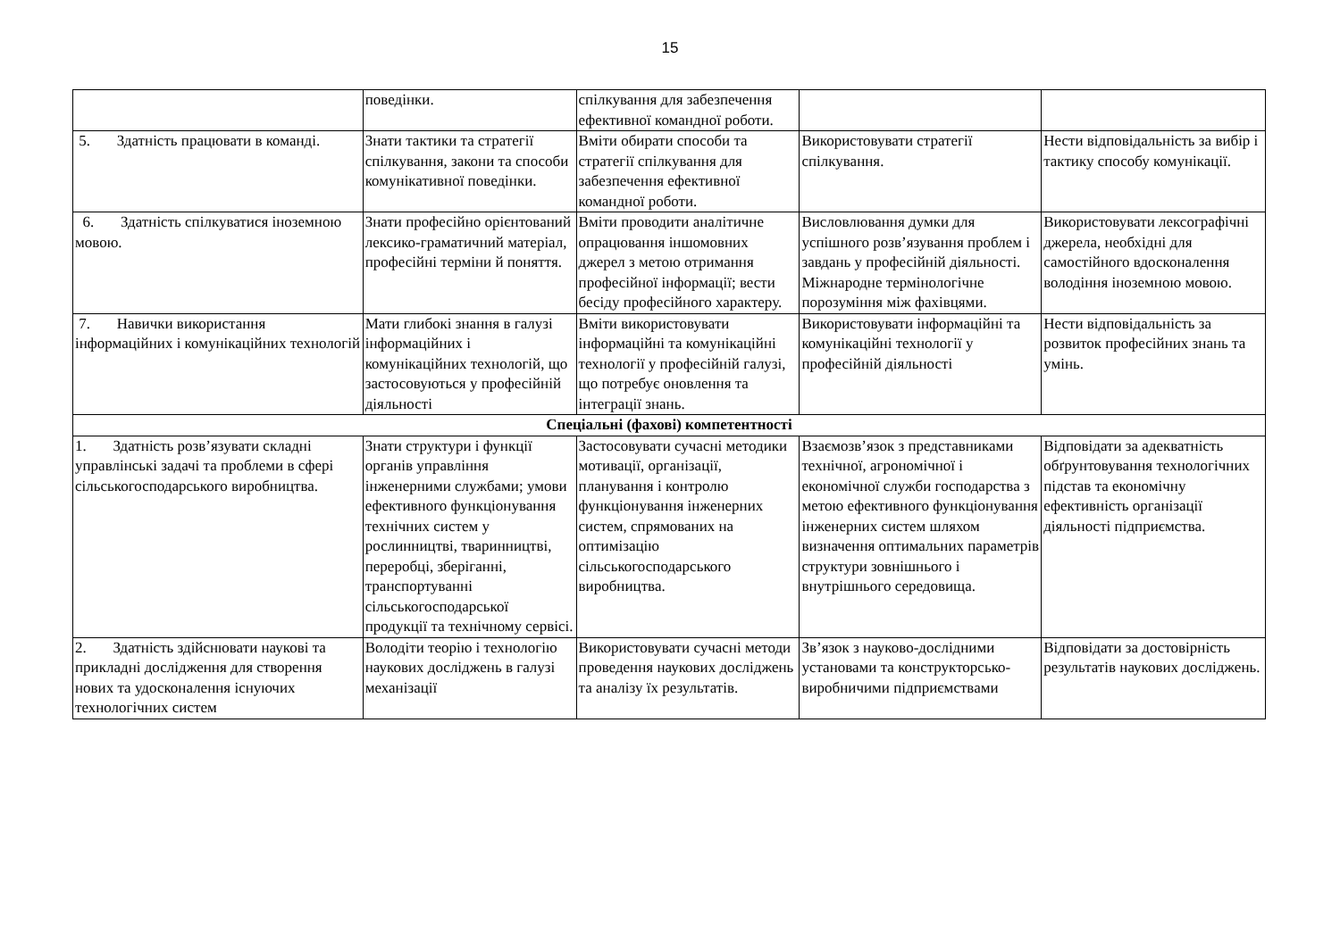15
| | поведінки. | спілкування для забезпечення ефективної командної роботи. | | |
| 5. Здатність працювати в команді. | Знати тактики та стратегії спілкування, закони та способи комунікативної поведінки. | Вміти обирати способи та стратегії спілкування для забезпечення ефективної командної роботи. | Використовувати стратегії спілкування. | Нести відповідальність за вибір і тактику способу комунікації. |
| 6. Здатність спілкуватися іноземною мовою. | Знати професійно орієнтований лексико-граматичний матеріал, професійні терміни й поняття. | Вміти проводити аналітичне опрацювання іншомовних джерел з метою отримання професійної інформації; вести бесіду професійного характеру. | Висловлювання думки для успішного розв’язування проблем і завдань у професійній діяльності. Міжнародне термінологічне порозуміння між фахівцями. | Використовувати лексографічні джерела, необхідні для самостійного вдосконалення володіння іноземною мовою. |
| 7. Навички використання інформаційних і комунікаційних технологій | Мати глибокі знання в галузі інформаційних і комунікаційних технологій, що застосовуються у професійній діяльності | Вміти використовувати інформаційні та комунікаційні технології у професійній галузі, що потребує оновлення та інтеграції знань. | Використовувати інформаційні та комунікаційні технології у професійній діяльності | Нести відповідальність за розвиток професійних знань та умінь. |
| Спеціальні (фахові) компетентності | | | | |
| 1. Здатність розв’язувати складні управлінські задачі та проблеми в сфері сільськогосподарського виробництва. | Знати структури і функції органів управління інженерними службами; умови ефективного функціонування технічних систем у рослинництві, тваринництві, переробці, зберіганні, транспортуванні сільськогосподарської продукції та технічному сервісі. | Застосовувати сучасні методики мотивації, організації, планування і контролю функціонування інженерних систем, спрямованих на оптимізацію сільськогосподарського виробництва. | Взаємозв’язок з представниками технічної, агрономічної і економічної служби господарства з метою ефективного функціонування інженерних систем шляхом визначення оптимальних параметрів структури зовнішнього і внутрішнього середовища. | Відповідати за адекватність обґрунтовування технологічних підстав та економічну ефективність організації діяльності підприємства. |
| 2. Здатність здійснювати наукові та прикладні дослідження для створення нових та удосконалення існуючих технологічних систем | Володіти теорію і технологію наукових досліджень в галузі механізації | Використовувати сучасні методи проведення наукових досліджень та аналізу їх результатів. | Зв’язок з науково-дослідними установами та конструкторсько-виробничими підприємствами | Відповідати за достовірність результатів наукових досліджень. |